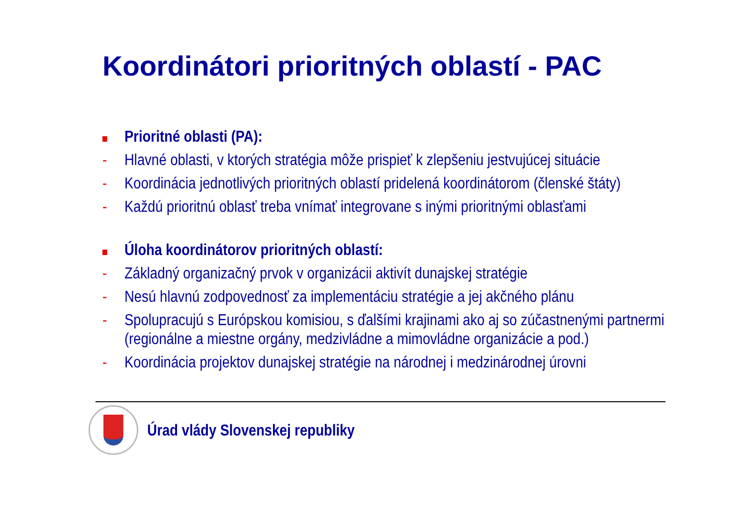Koordinátori prioritných oblastí - PAC
Prioritné oblasti (PA):
- Hlavné oblasti, v ktorých stratégia môže prispieť k zlepšeniu jestvujúcej situácie
- Koordinácia jednotlivých prioritných oblastí pridelená koordinátorom (členské štáty)
- Každú prioritnú oblasť treba vnímať integrovane s inými prioritnými oblasťami
Úloha koordinátorov prioritných oblastí:
- Základný organizačný prvok v organizácii aktivít dunajskej stratégie
- Nesú hlavnú zodpovednosť za implementáciu stratégie a jej akčného plánu
- Spolupracujú s Európskou komisiou, s ďalšími krajinami ako aj so zúčastnenými partnermi (regionálne a miestne orgány, medzivládne a mimovládne organizácie a pod.)
- Koordinácia projektov dunajskej stratégie na národnej i medzinárodnej úrovni
Úrad vlády Slovenskej republiky